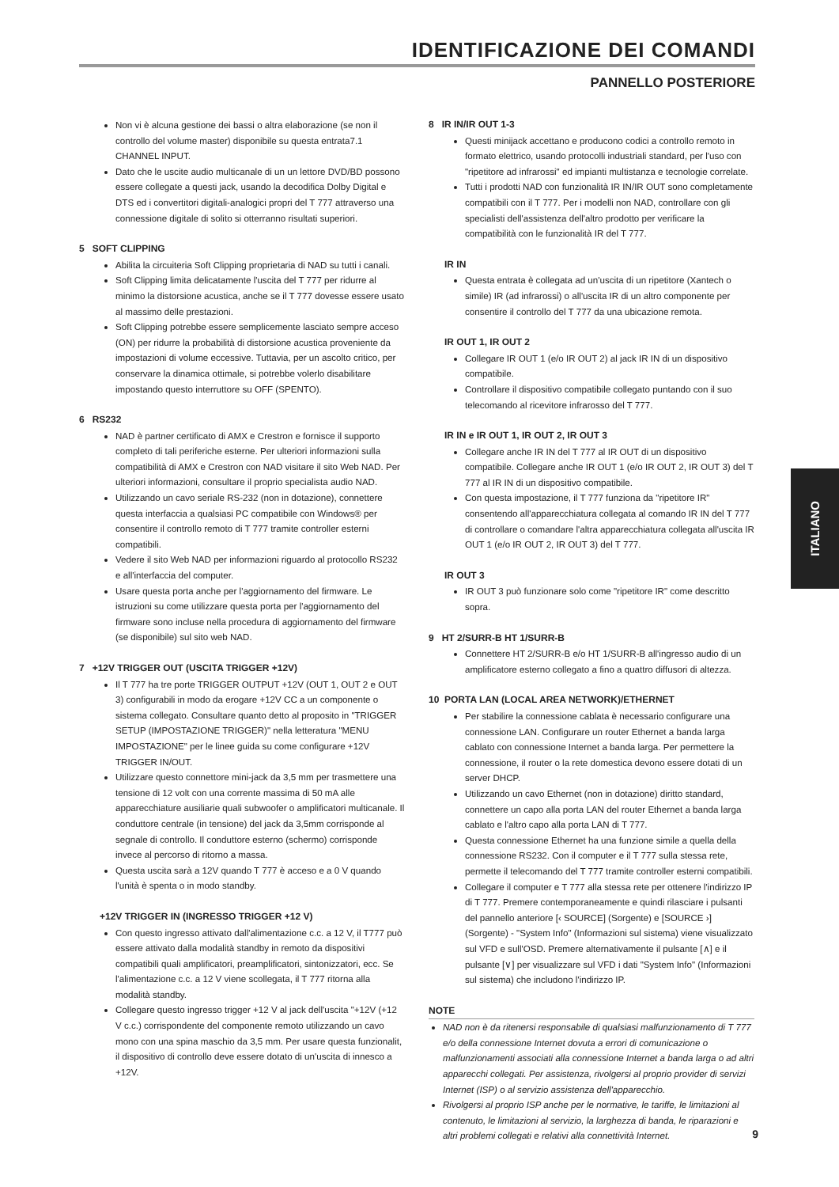IDENTIFICAZIONE DEI COMANDI
PANNELLO POSTERIORE
Non vi è alcuna gestione dei bassi o altra elaborazione (se non il controllo del volume master) disponibile su questa entrata7.1 CHANNEL INPUT.
Dato che le uscite audio multicanale di un un lettore DVD/BD possono essere collegate a questi jack, usando la decodifica Dolby Digital e DTS ed i convertitori digitali-analogici propri del T 777 attraverso una connessione digitale di solito si otterranno risultati superiori.
5 SOFT CLIPPING
Abilita la circuiteria Soft Clipping proprietaria di NAD su tutti i canali.
Soft Clipping limita delicatamente l'uscita del T 777 per ridurre al minimo la distorsione acustica, anche se il T 777 dovesse essere usato al massimo delle prestazioni.
Soft Clipping potrebbe essere semplicemente lasciato sempre acceso (ON) per ridurre la probabilità di distorsione acustica proveniente da impostazioni di volume eccessive. Tuttavia, per un ascolto critico, per conservare la dinamica ottimale, si potrebbe volerlo disabilitare impostando questo interruttore su OFF (SPENTO).
6 RS232
NAD è partner certificato di AMX e Crestron e fornisce il supporto completo di tali periferiche esterne. Per ulteriori informazioni sulla compatibilità di AMX e Crestron con NAD visitare il sito Web NAD. Per ulteriori informazioni, consultare il proprio specialista audio NAD.
Utilizzando un cavo seriale RS-232 (non in dotazione), connettere questa interfaccia a qualsiasi PC compatibile con Windows® per consentire il controllo remoto di T 777 tramite controller esterni compatibili.
Vedere il sito Web NAD per informazioni riguardo al protocollo RS232 e all'interfaccia del computer.
Usare questa porta anche per l'aggiornamento del firmware. Le istruzioni su come utilizzare questa porta per l'aggiornamento del firmware sono incluse nella procedura di aggiornamento del firmware (se disponibile) sul sito web NAD.
7 +12V TRIGGER OUT (USCITA TRIGGER +12V)
Il T 777 ha tre porte TRIGGER OUTPUT +12V (OUT 1, OUT 2 e OUT 3) configurabili in modo da erogare +12V CC a un componente o sistema collegato. Consultare quanto detto al proposito in "TRIGGER SETUP (IMPOSTAZIONE TRIGGER)" nella letteratura "MENU IMPOSTAZIONE" per le linee guida su come configurare +12V TRIGGER IN/OUT.
Utilizzare questo connettore mini-jack da 3,5 mm per trasmettere una tensione di 12 volt con una corrente massima di 50 mA alle apparecchiature ausiliarie quali subwoofer o amplificatori multicanale. Il conduttore centrale (in tensione) del jack da 3,5mm corrisponde al segnale di controllo. Il conduttore esterno (schermo) corrisponde invece al percorso di ritorno a massa.
Questa uscita sarà a 12V quando T 777 è acceso e a 0 V quando l'unità è spenta o in modo standby.
+12V TRIGGER IN (INGRESSO TRIGGER +12 V)
Con questo ingresso attivato dall'alimentazione c.c. a 12 V, il T777 può essere attivato dalla modalità standby in remoto da dispositivi compatibili quali amplificatori, preamplificatori, sintonizzatori, ecc. Se l'alimentazione c.c. a 12 V viene scollegata, il T 777 ritorna alla modalità standby.
Collegare questo ingresso trigger +12 V al jack dell'uscita "+12V (+12 V c.c.) corrispondente del componente remoto utilizzando un cavo mono con una spina maschio da 3,5 mm. Per usare questa funzionalit, il dispositivo di controllo deve essere dotato di un'uscita di innesco a +12V.
8 IR IN/IR OUT 1-3
Questi minijack accettano e producono codici a controllo remoto in formato elettrico, usando protocolli industriali standard, per l'uso con "ripetitore ad infrarossi" ed impianti multistanza e tecnologie correlate.
Tutti i prodotti NAD con funzionalità IR IN/IR OUT sono completamente compatibili con il T 777. Per i modelli non NAD, controllare con gli specialisti dell'assistenza dell'altro prodotto per verificare la compatibilità con le funzionalità IR del T 777.
IR IN
Questa entrata è collegata ad un'uscita di un ripetitore (Xantech o simile) IR (ad infrarossi) o all'uscita IR di un altro componente per consentire il controllo del T 777 da una ubicazione remota.
IR OUT 1, IR OUT 2
Collegare IR OUT 1 (e/o IR OUT 2) al jack IR IN di un dispositivo compatibile.
Controllare il dispositivo compatibile collegato puntando con il suo telecomando al ricevitore infrarosso del T 777.
IR IN e IR OUT 1, IR OUT 2, IR OUT 3
Collegare anche IR IN del T 777 al IR OUT di un dispositivo compatibile. Collegare anche IR OUT 1 (e/o IR OUT 2, IR OUT 3) del T 777 al IR IN di un dispositivo compatibile.
Con questa impostazione, il T 777 funziona da "ripetitore IR" consentendo all'apparecchiatura collegata al comando IR IN del T 777 di controllare o comandare l'altra apparecchiatura collegata all'uscita IR OUT 1 (e/o IR OUT 2, IR OUT 3) del T 777.
IR OUT 3
IR OUT 3 può funzionare solo come "ripetitore IR" come descritto sopra.
9 HT 2/SURR-B HT 1/SURR-B
Connettere HT 2/SURR-B e/o HT 1/SURR-B all'ingresso audio di un amplificatore esterno collegato a fino a quattro diffusori di altezza.
10 PORTA LAN (LOCAL AREA NETWORK)/ETHERNET
Per stabilire la connessione cablata è necessario configurare una connessione LAN. Configurare un router Ethernet a banda larga cablato con connessione Internet a banda larga. Per permettere la connessione, il router o la rete domestica devono essere dotati di un server DHCP.
Utilizzando un cavo Ethernet (non in dotazione) diritto standard, connettere un capo alla porta LAN del router Ethernet a banda larga cablato e l'altro capo alla porta LAN di T 777.
Questa connessione Ethernet ha una funzione simile a quella della connessione RS232. Con il computer e il T 777 sulla stessa rete, permette il telecomando del T 777 tramite controller esterni compatibili.
Collegare il computer e T 777 alla stessa rete per ottenere l'indirizzo IP di T 777. Premere contemporaneamente e quindi rilasciare i pulsanti del pannello anteriore [‹ SOURCE] (Sorgente) e [SOURCE ›] (Sorgente) - "System Info" (Informazioni sul sistema) viene visualizzato sul VFD e sull'OSD. Premere alternativamente il pulsante [∧] e il pulsante [∨] per visualizzare sul VFD i dati "System Info" (Informazioni sul sistema) che includono l'indirizzo IP.
NOTE
NAD non è da ritenersi responsabile di qualsiasi malfunzionamento di T 777 e/o della connessione Internet dovuta a errori di comunicazione o malfunzionamenti associati alla connessione Internet a banda larga o ad altri apparecchi collegati. Per assistenza, rivolgersi al proprio provider di servizi Internet (ISP) o al servizio assistenza dell'apparecchio.
Rivolgersi al proprio ISP anche per le normative, le tariffe, le limitazioni al contenuto, le limitazioni al servizio, la larghezza di banda, le riparazioni e altri problemi collegati e relativi alla connettività Internet.
ITALIANO
9